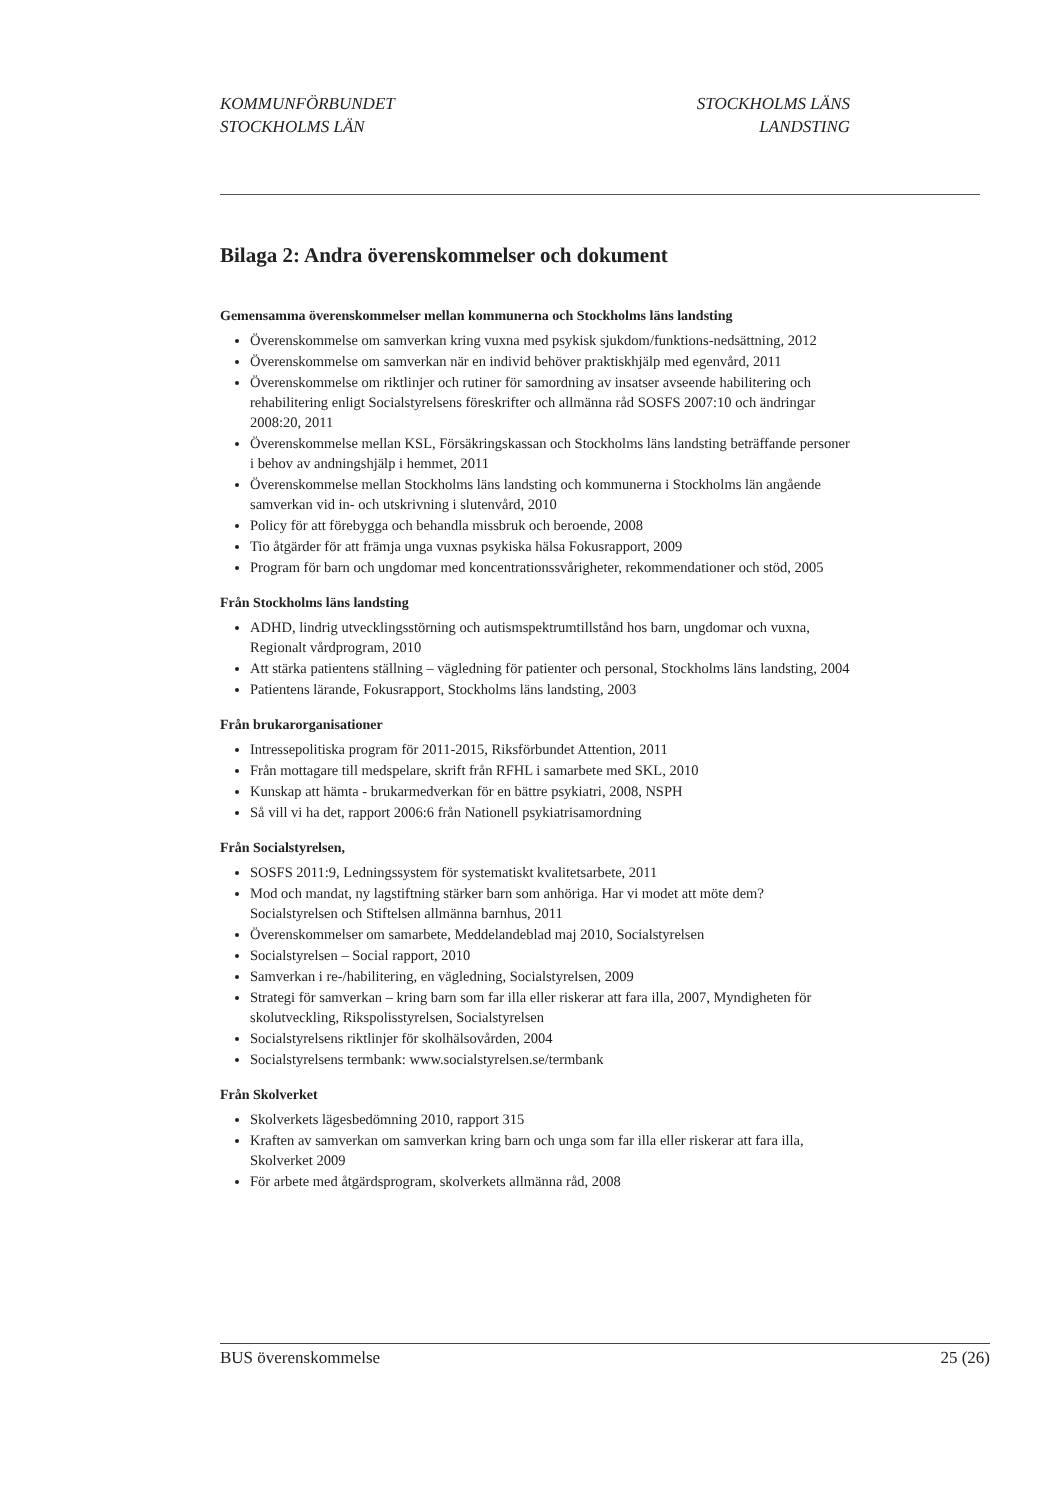KOMMUNFÖRBUNDET
STOCKHOLMS LÄN
STOCKHOLMS LÄNS
LANDSTING
Bilaga 2: Andra överenskommelser och dokument
Gemensamma överenskommelser mellan kommunerna och Stockholms läns landsting
Överenskommelse om samverkan kring vuxna med psykisk sjukdom/funktions-nedsättning, 2012
Överenskommelse om samverkan när en individ behöver praktiskhjälp med egenvård, 2011
Överenskommelse om riktlinjer och rutiner för samordning av insatser avseende habilitering och rehabilitering enligt Socialstyrelsens föreskrifter och allmänna råd SOSFS 2007:10 och ändringar 2008:20, 2011
Överenskommelse mellan KSL, Försäkringskassan och Stockholms läns landsting beträffande personer i behov av andningshjälp i hemmet, 2011
Överenskommelse mellan Stockholms läns landsting och kommunerna i Stockholms län angående samverkan vid in- och utskrivning i slutenvård, 2010
Policy för att förebygga och behandla missbruk och beroende, 2008
Tio åtgärder för att främja unga vuxnas psykiska hälsa Fokusrapport, 2009
Program för barn och ungdomar med koncentrationssvårigheter, rekommendationer och stöd, 2005
Från Stockholms läns landsting
ADHD, lindrig utvecklingsstörning och autismspektrumtillstånd hos barn, ungdomar och vuxna, Regionalt vårdprogram, 2010
Att stärka patientens ställning – vägledning för patienter och personal, Stockholms läns landsting, 2004
Patientens lärande, Fokusrapport, Stockholms läns landsting, 2003
Från brukarorganisationer
Intressepolitiska program för 2011-2015, Riksförbundet Attention, 2011
Från mottagare till medspelare, skrift från RFHL i samarbete med SKL, 2010
Kunskap att hämta - brukarmedverkan för en bättre psykiatri, 2008, NSPH
Så vill vi ha det, rapport 2006:6 från Nationell psykiatrisamordning
Från Socialstyrelsen,
SOSFS 2011:9, Ledningssystem för systematiskt kvalitetsarbete, 2011
Mod och mandat, ny lagstiftning stärker barn som anhöriga. Har vi modet att möte dem? Socialstyrelsen och Stiftelsen allmänna barnhus, 2011
Överenskommelser om samarbete, Meddelandeblad maj 2010, Socialstyrelsen
Socialstyrelsen – Social rapport, 2010
Samverkan i re-/habilitering, en vägledning, Socialstyrelsen, 2009
Strategi för samverkan – kring barn som far illa eller riskerar att fara illa, 2007, Myndigheten för skolutveckling, Rikspolisstyrelsen, Socialstyrelsen
Socialstyrelsens riktlinjer för skolhälsovården, 2004
Socialstyrelsens termbank: www.socialstyrelsen.se/termbank
Från Skolverket
Skolverkets lägesbedömning 2010, rapport 315
Kraften av samverkan om samverkan kring barn och unga som far illa eller riskerar att fara illa, Skolverket 2009
För arbete med åtgärdsprogram, skolverkets allmänna råd, 2008
BUS överenskommelse 25 (26)